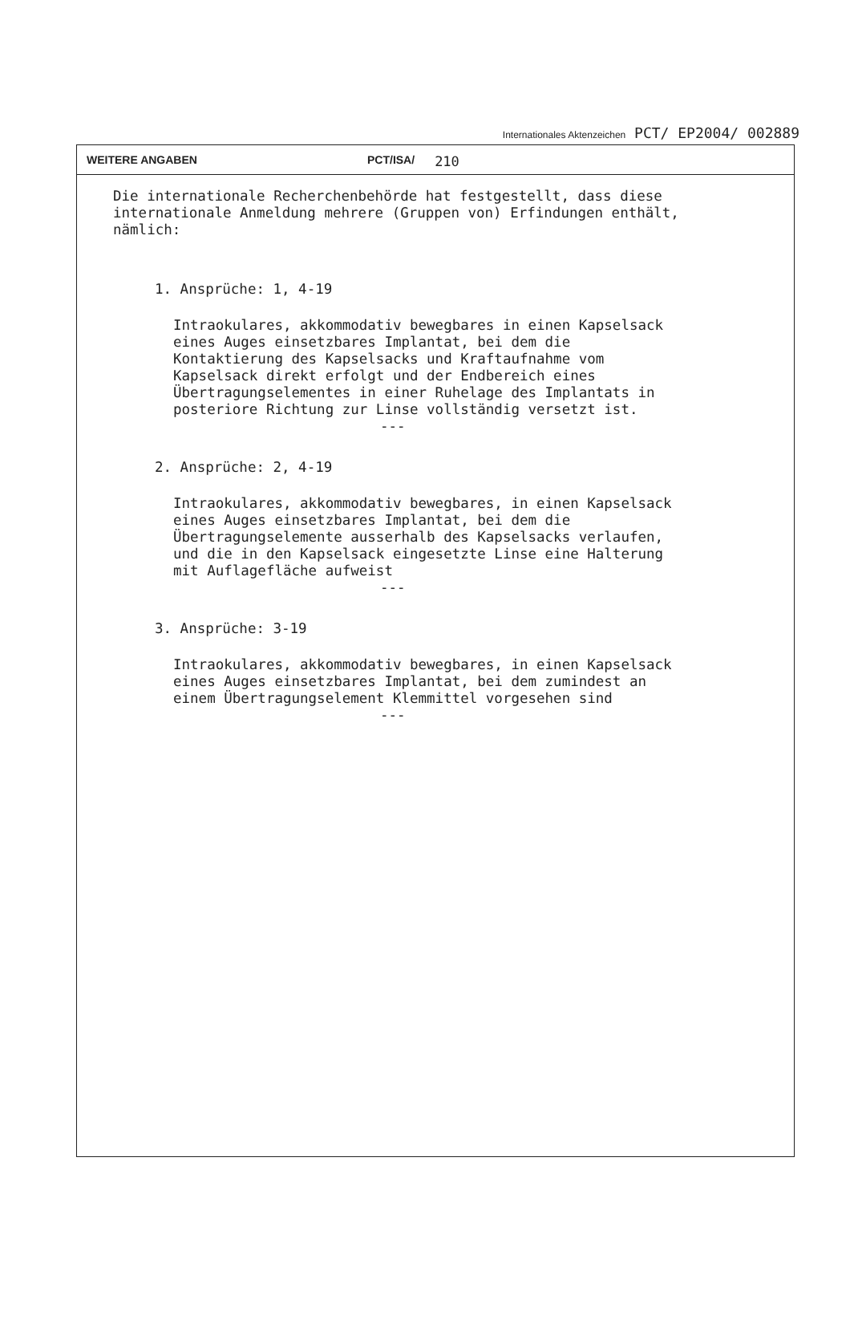Internationales Aktenzeichen PCT/ EP2004/ 002889
WEITERE ANGABEN PCT/ISA/ 210
Die internationale Recherchenbehörde hat festgestellt, dass diese
internationale Anmeldung mehrere (Gruppen von) Erfindungen enthält,
nämlich:
1. Ansprüche: 1, 4-19
Intraokulares, akkommodativ bewegbares in einen Kapselsack
eines Auges einsetzbares Implantat, bei dem die
Kontaktierung des Kapselsacks und Kraftaufnahme vom
Kapselsack direkt erfolgt und der Endbereich eines
Übertragungselementes in einer Ruhelage des Implantats in
posteriore Richtung zur Linse vollständig versetzt ist.
---
2. Ansprüche: 2, 4-19
Intraokulares, akkommodativ bewegbares, in einen Kapselsack
eines Auges einsetzbares Implantat, bei dem die
Übertragungselemente ausserhalb des Kapselsacks verlaufen,
und die in den Kapselsack eingesetzte Linse eine Halterung
mit Auflagefläche aufweist
---
3. Ansprüche: 3-19
Intraokulares, akkommodativ bewegbares, in einen Kapselsack
eines Auges einsetzbares Implantat, bei dem zumindest an
einem Übertragungselement Klemmittel vorgesehen sind
---